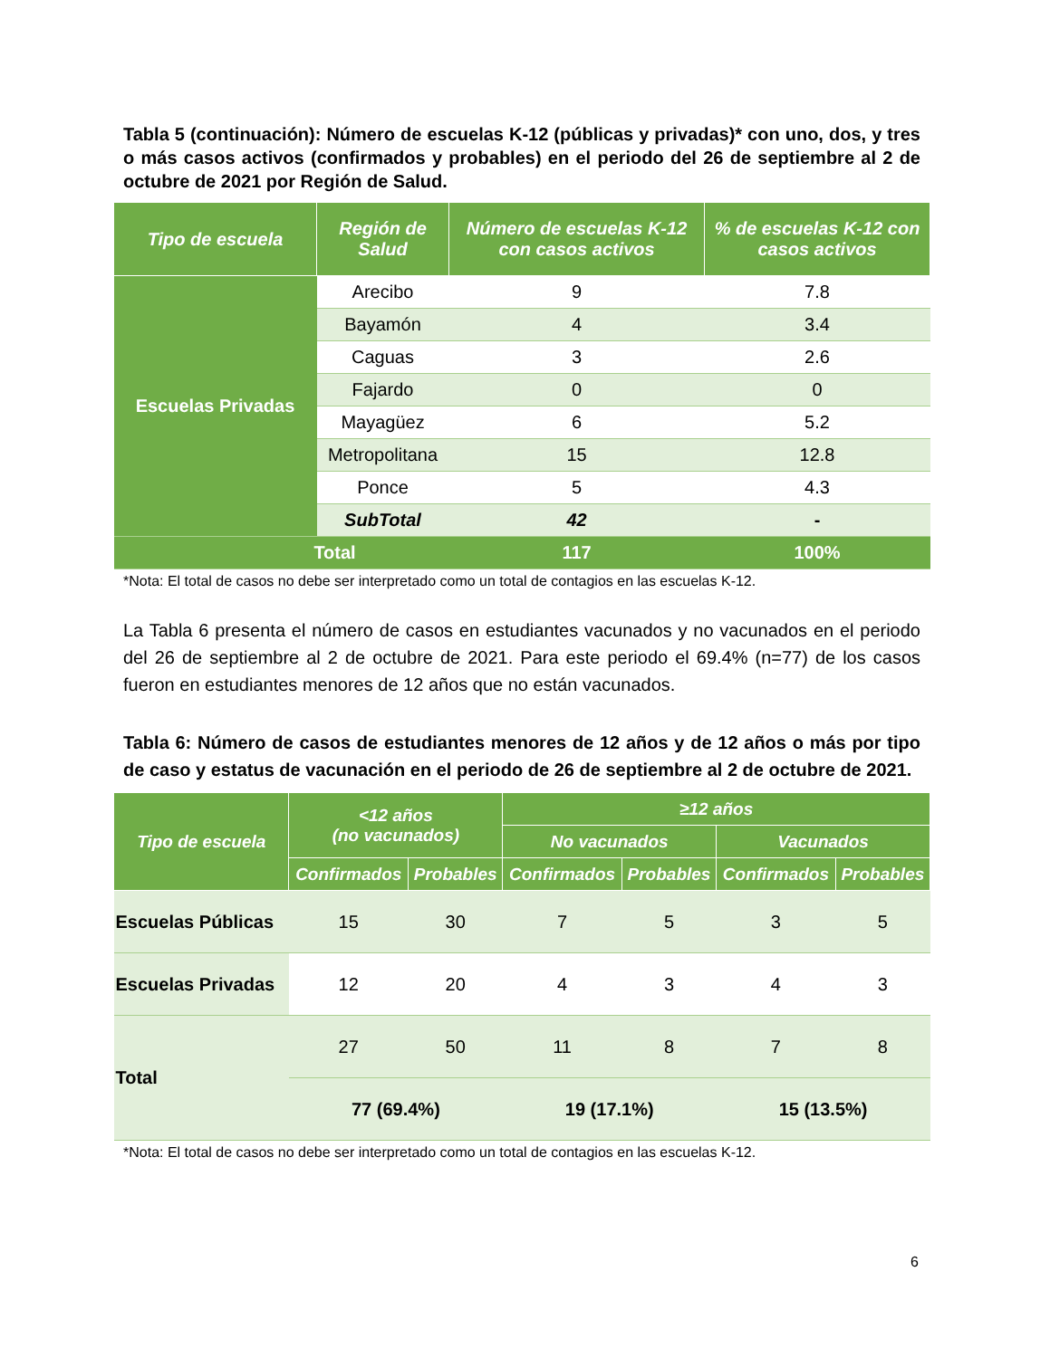Tabla 5 (continuación): Número de escuelas K-12 (públicas y privadas)* con uno, dos, y tres o más casos activos (confirmados y probables) en el periodo del 26 de septiembre al 2 de octubre de 2021 por Región de Salud.
| Tipo de escuela | Región de Salud | Número de escuelas K-12 con casos activos | % de escuelas K-12 con casos activos |
| --- | --- | --- | --- |
| Escuelas Privadas | Arecibo | 9 | 7.8 |
| | Bayamón | 4 | 3.4 |
| | Caguas | 3 | 2.6 |
| | Fajardo | 0 | 0 |
| | Mayagüez | 6 | 5.2 |
| | Metropolitana | 15 | 12.8 |
| | Ponce | 5 | 4.3 |
| | SubTotal | 42 | - |
| Total | | 117 | 100% |
*Nota: El total de casos no debe ser interpretado como un total de contagios en las escuelas K-12.
La Tabla 6 presenta el número de casos en estudiantes vacunados y no vacunados en el periodo del 26 de septiembre al 2 de octubre de 2021. Para este periodo el 69.4% (n=77) de los casos fueron en estudiantes menores de 12 años que no están vacunados.
Tabla 6: Número de casos de estudiantes menores de 12 años y de 12 años o más por tipo de caso y estatus de vacunación en el periodo de 26 de septiembre al 2 de octubre de 2021.
| Tipo de escuela | <12 años (no vacunados) | | ≥12 años | | | |
| --- | --- | --- | --- | --- | --- | --- |
| | | | No vacunados | | Vacunados | |
| | Confirmados | Probables | Confirmados | Probables | Confirmados | Probables |
| Escuelas Públicas | 15 | 30 | 7 | 5 | 3 | 5 |
| Escuelas Privadas | 12 | 20 | 4 | 3 | 4 | 3 |
| Total | 27 | 50 | 11 | 8 | 7 | 8 |
| | 77 (69.4%) | | 19 (17.1%) | | 15 (13.5%) | |
*Nota: El total de casos no debe ser interpretado como un total de contagios en las escuelas K-12.
6